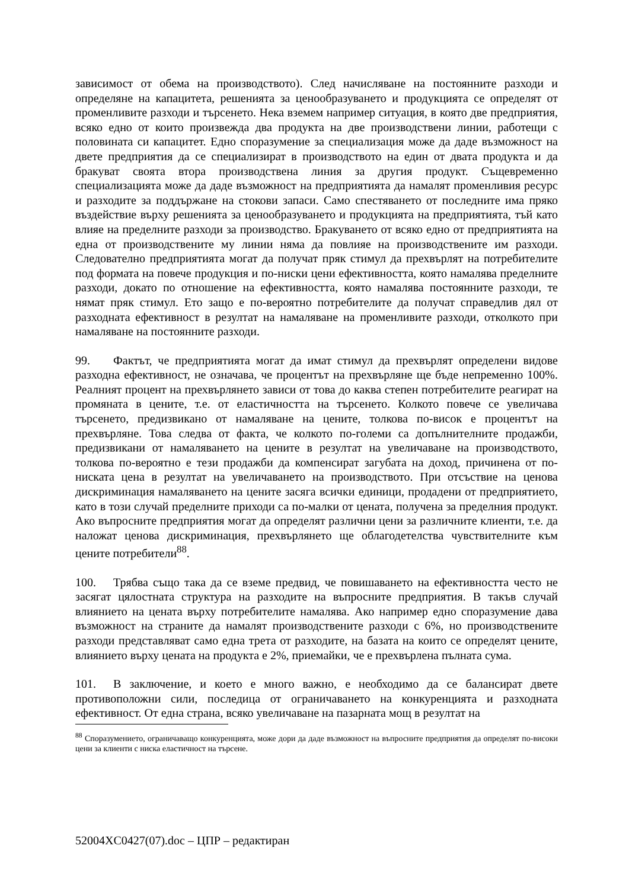зависимост от обема на производството). След начисляване на постоянните разходи и определяне на капацитета, решенията за ценообразуването и продукцията се определят от променливите разходи и търсенето. Нека вземем например ситуация, в която две предприятия, всяко едно от които произвежда два продукта на две производствени линии, работещи с половината си капацитет. Едно споразумение за специализация може да даде възможност на двете предприятия да се специализират в производството на един от двата продукта и да бракуват своята втора производствена линия за другия продукт. Същевременно специализацията може да даде възможност на предприятията да намалят променливия ресурс и разходите за поддържане на стокови запаси. Само спестяването от последните има пряко въздействие върху решенията за ценообразуването и продукцията на предприятията, тъй като влияе на пределните разходи за производство. Бракуването от всяко едно от предприятията на една от производствените му линии няма да повлияе на производствените им разходи. Следователно предприятията могат да получат пряк стимул да прехвърлят на потребителите под формата на повече продукция и по-ниски цени ефективността, която намалява пределните разходи, докато по отношение на ефективността, която намалява постоянните разходи, те нямат пряк стимул. Ето защо е по-вероятно потребителите да получат справедлив дял от разходната ефективност в резултат на намаляване на променливите разходи, отколкото при намаляване на постоянните разходи.
99. Фактът, че предприятията могат да имат стимул да прехвърлят определени видове разходна ефективност, не означава, че процентът на прехвърляне ще бъде непременно 100%. Реалният процент на прехвърлянето зависи от това до каква степен потребителите реагират на промяната в цените, т.е. от еластичността на търсенето. Колкото повече се увеличава търсенето, предизвикано от намаляване на цените, толкова по-висок е процентът на прехвърляне. Това следва от факта, че колкото по-големи са допълнителните продажби, предизвикани от намаляването на цените в резултат на увеличаване на производството, толкова по-вероятно е тези продажби да компенсират загубата на доход, причинена от по-ниската цена в резултат на увеличаването на производството. При отсъствие на ценова дискриминация намаляването на цените засяга всички единици, продадени от предприятието, като в този случай пределните приходи са по-малки от цената, получена за пределния продукт. Ако въпросните предприятия могат да определят различни цени за различните клиенти, т.е. да наложат ценова дискриминация, прехвърлянето ще облагодетелства чувствителните към цените потребители<sup>88</sup>.
100. Трябва също така да се вземе предвид, че повишаването на ефективността често не засягат цялостната структура на разходите на въпросните предприятия. В такъв случай влиянието на цената върху потребителите намалява. Ако например едно споразумение дава възможност на страните да намалят производствените разходи с 6%, но производствените разходи представляват само една трета от разходите, на базата на които се определят цените, влиянието върху цената на продукта е 2%, приемайки, че е прехвърлена пълната сума.
101. В заключение, и което е много важно, е необходимо да се балансират двете противоположни сили, последица от ограничаването на конкуренцията и разходната ефективност. От една страна, всяко увеличаване на пазарната мощ в резултат на
<sup>88</sup> Споразумението, ограничаващо конкуренцията, може дори да даде възможност на въпросните предприятия да определят по-високи цени за клиенти с ниска еластичност на търсене.
52004XC0427(07).doc – ЦПР – редактиран